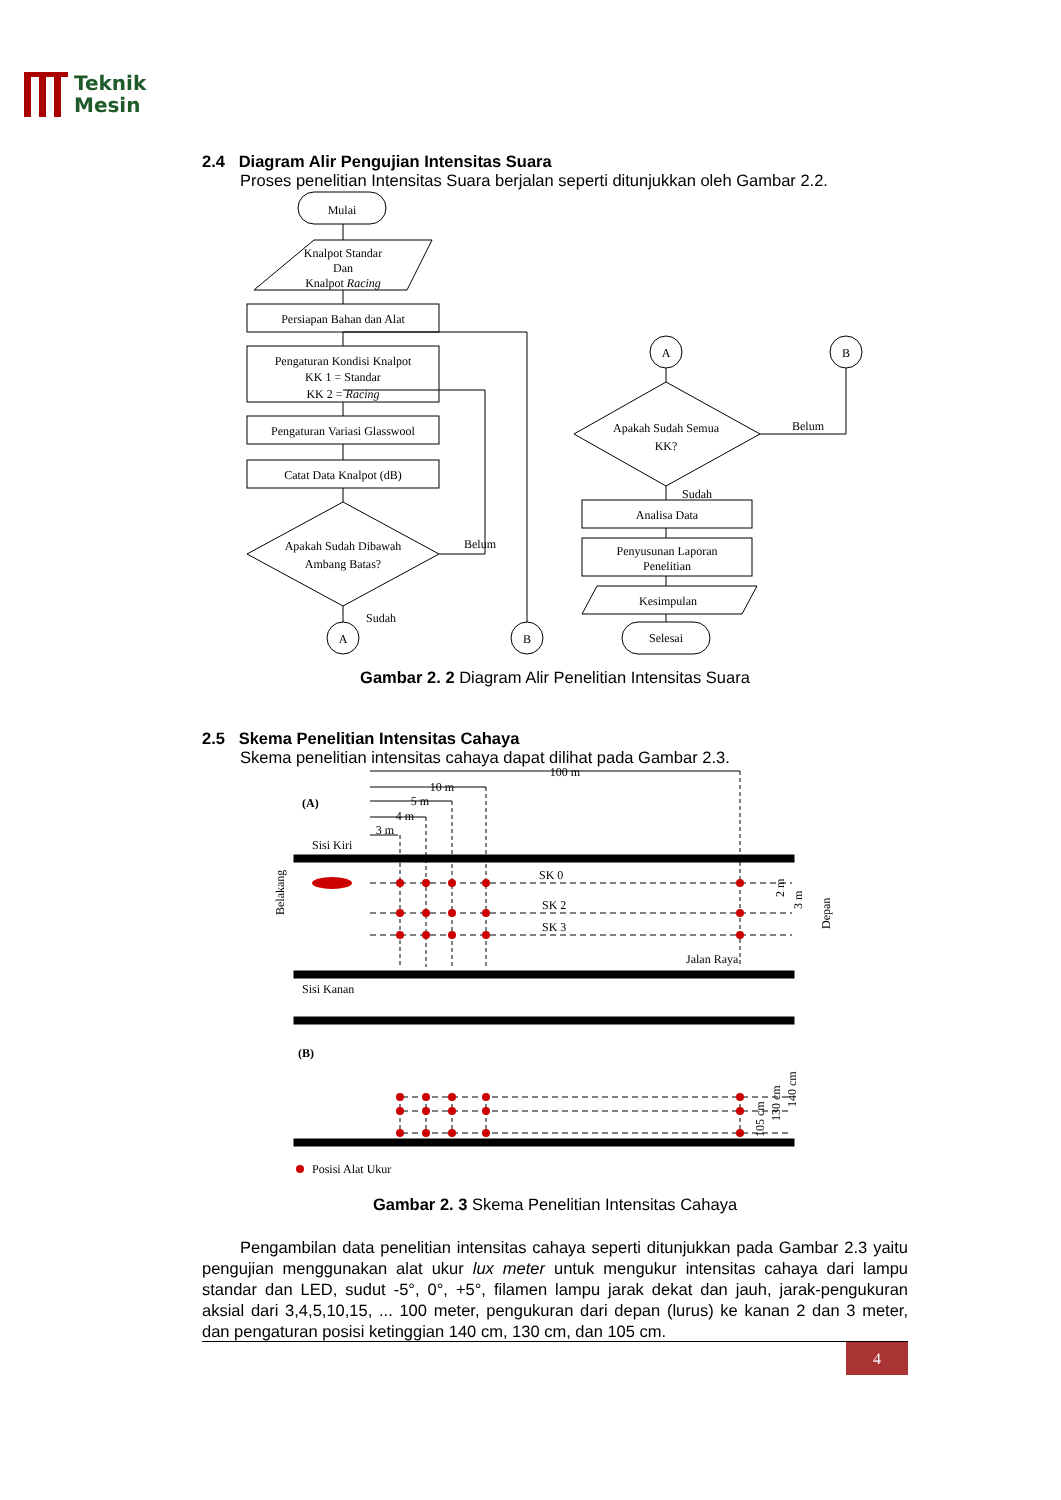Teknik
Mesin
2.4 Diagram Alir Pengujian Intensitas Suara
Proses penelitian Intensitas Suara berjalan seperti ditunjukkan oleh Gambar 2.2.
Mulai
Knalpot Standar
Dan
Knalpot Racing
Persiapan Bahan dan Alat
Pengaturan Kondisi Knalpot
KK 1 = Standar
KK 2 = Racing
Pengaturan Variasi Glasswool
Catat Data Knalpot (dB)
Apakah Sudah Dibawah
Ambang Batas?
Belum
Sudah
A
B
A
B
Apakah Sudah Semua
KK?
Belum
Sudah
Analisa Data
Penyusunan Laporan
Penelitian
Kesimpulan
Selesai
Gambar 2. 2 Diagram Alir Penelitian Intensitas Suara
2.5 Skema Penelitian Intensitas Cahaya
Skema penelitian intensitas cahaya dapat dilihat pada Gambar 2.3.
100 m
10 m
5 m
4 m
3 m
(A)
Sisi Kiri
Belakang
SK 0
SK 2
SK 3
2 m
3 m
Depan
Jalan Raya
Sisi Kanan
(B)
105 cm
130 cm
140 cm
Posisi Alat Ukur
Gambar 2. 3 Skema Penelitian Intensitas Cahaya
Pengambilan data penelitian intensitas cahaya seperti ditunjukkan pada Gambar 2.3 yaitu pengujian menggunakan alat ukur lux meter untuk mengukur intensitas cahaya dari lampu standar dan LED, sudut -5°, 0°, +5°, filamen lampu jarak dekat dan jauh, jarak-pengukuran aksial dari 3,4,5,10,15, ... 100 meter, pengukuran dari depan (lurus) ke kanan 2 dan 3 meter, dan pengaturan posisi ketinggian 140 cm, 130 cm, dan 105 cm.
4